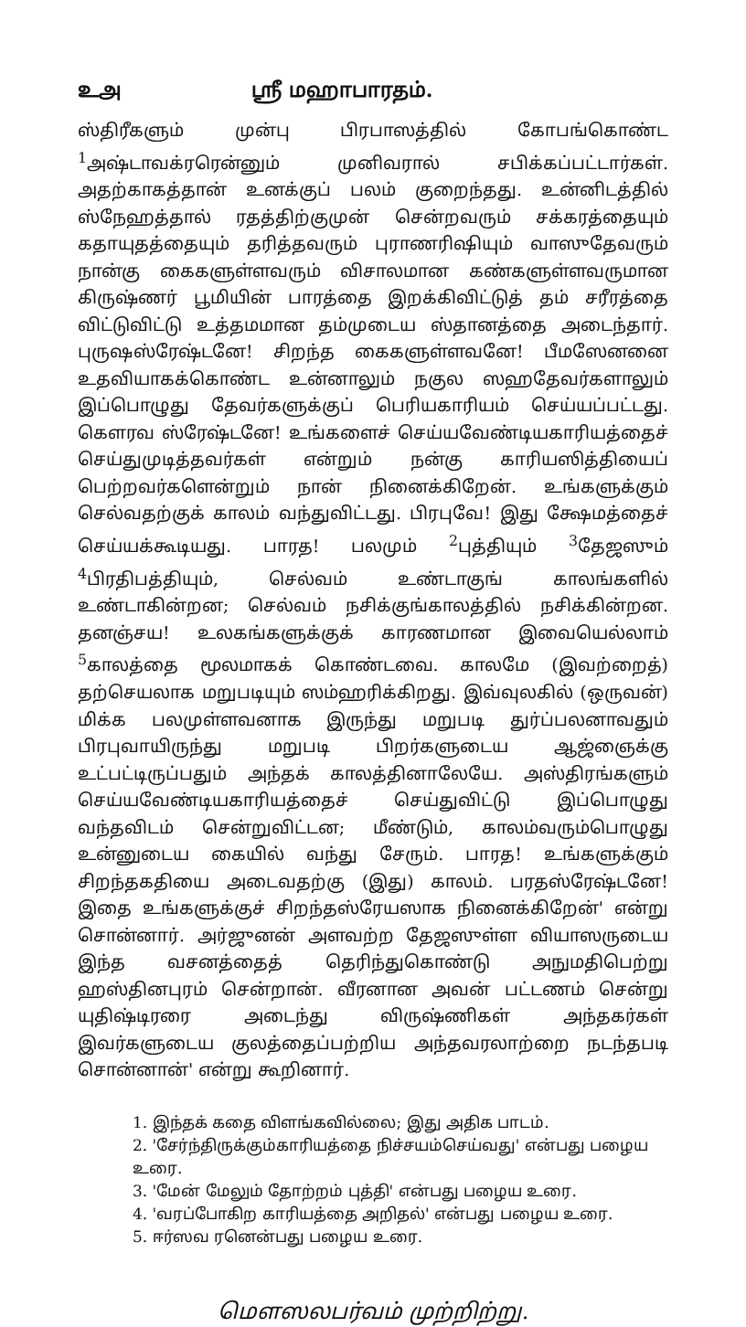உஅ ஸ்ரீ மஹாபாரதம்.
ஸ்திரீகளும் முன்பு பிரபாஸத்தில் கோபங்கொண்ட <sup>1</sup>அஷ்டாவக்ரரென்னும் முனிவரால் சபிக்கப்பட்டார்கள். அதற்காகத்தான் உனக்குப் பலம் குறைந்தது. உன்னிடத்தில் ஸ்நேஹத்தால் ரதத்திற்குமுன் சென்றவரும் சக்கரத்தையும் கதாயுதத்தையும் தரித்தவரும் புராணரிஷியும் வாஸுதேவரும் நான்கு கைகளுள்ளவரும் விசாலமான கண்களுள்ளவருமான கிருஷ்ணர் பூமியின் பாரத்தை இறக்கிவிட்டுத் தம் சரீரத்தை விட்டுவிட்டு உத்தமமான தம்முடைய ஸ்தானத்தை அடைந்தார். புருஷஸ்ரேஷ்டனே! சிறந்த கைகளுள்ளவனே! பீமஸேனனை உதவியாகக்கொண்ட உன்னாலும் நகுல ஸஹதேவர்களாலும் இப்பொழுது தேவர்களுக்குப் பெரியகாரியம் செய்யப்பட்டது. கௌரவ ஸ்ரேஷ்டனே! உங்களைச் செய்யவேண்டியகாரியத்தைச் செய்துமுடித்தவர்கள் என்றும் நன்கு காரியஸித்தியைப் பெற்றவர்களென்றும் நான் நினைக்கிறேன். உங்களுக்கும் செல்வதற்குக் காலம் வந்துவிட்டது. பிரபுவே! இது க்ஷேமத்தைச் செய்யக்கூடியது. பாரத! பலமும் <sup>2</sup>புத்தியும் <sup>3</sup>தேஜஸும் <sup>4</sup>பிரதிபத்தியும், செல்வம் உண்டாகுங் காலங்களில் உண்டாகின்றன; செல்வம் நசிக்குங்காலத்தில் நசிக்கின்றன. தனஞ்சய! உலகங்களுக்குக் காரணமான இவையெல்லாம் <sup>5</sup>காலத்தை மூலமாகக் கொண்டவை. காலமே (இவற்றைத்) தற்செயலாக மறுபடியும் ஸம்ஹரிக்கிறது. இவ்வுலகில் (ஒருவன்) மிக்க பலமுள்ளவனாக இருந்து மறுபடி துர்ப்பலனாவதும் பிரபுவாயிருந்து மறுபடி பிறர்களுடைய ஆஜ்ஞைக்கு உட்பட்டிருப்பதும் அந்தக் காலத்தினாலேயே. அஸ்திரங்களும் செய்யவேண்டியகாரியத்தைச் செய்துவிட்டு இப்பொழுது வந்தவிடம் சென்றுவிட்டன; மீண்டும், காலம்வரும்பொழுது உன்னுடைய கையில் வந்து சேரும். பாரத! உங்களுக்கும் சிறந்தகதியை அடைவதற்கு (இது) காலம். பரதஸ்ரேஷ்டனே! இதை உங்களுக்குச் சிறந்தஸ்ரேயஸாக நினைக்கிறேன்' என்று சொன்னார். அர்ஜுனன் அளவற்ற தேஜஸுள்ள வியாஸருடைய இந்த வசனத்தைத் தெரிந்துகொண்டு அநுமதிபெற்று ஹஸ்தினபுரம் சென்றான். வீரனான அவன் பட்டணம் சென்று யுதிஷ்டிரரை அடைந்து விருஷ்ணிகள் அந்தகர்கள் இவர்களுடைய குலத்தைப்பற்றிய அந்தவரலாற்றை நடந்தபடி சொன்னான்' என்று கூறினார்.
1. இந்தக் கதை விளங்கவில்லை; இது அதிக பாடம்.
2. 'சேர்ந்திருக்கும்காரியத்தை நிச்சயம்செய்வது' என்பது பழைய உரை.
3. 'மேன் மேலும் தோற்றம் புத்தி' என்பது பழைய உரை.
4. 'வரப்போகிற காரியத்தை அறிதல்' என்பது பழைய உரை.
5. ஈர்ஸவ ரனென்பது பழைய உரை.
மௌஸலபர்வம் முற்றிற்று.